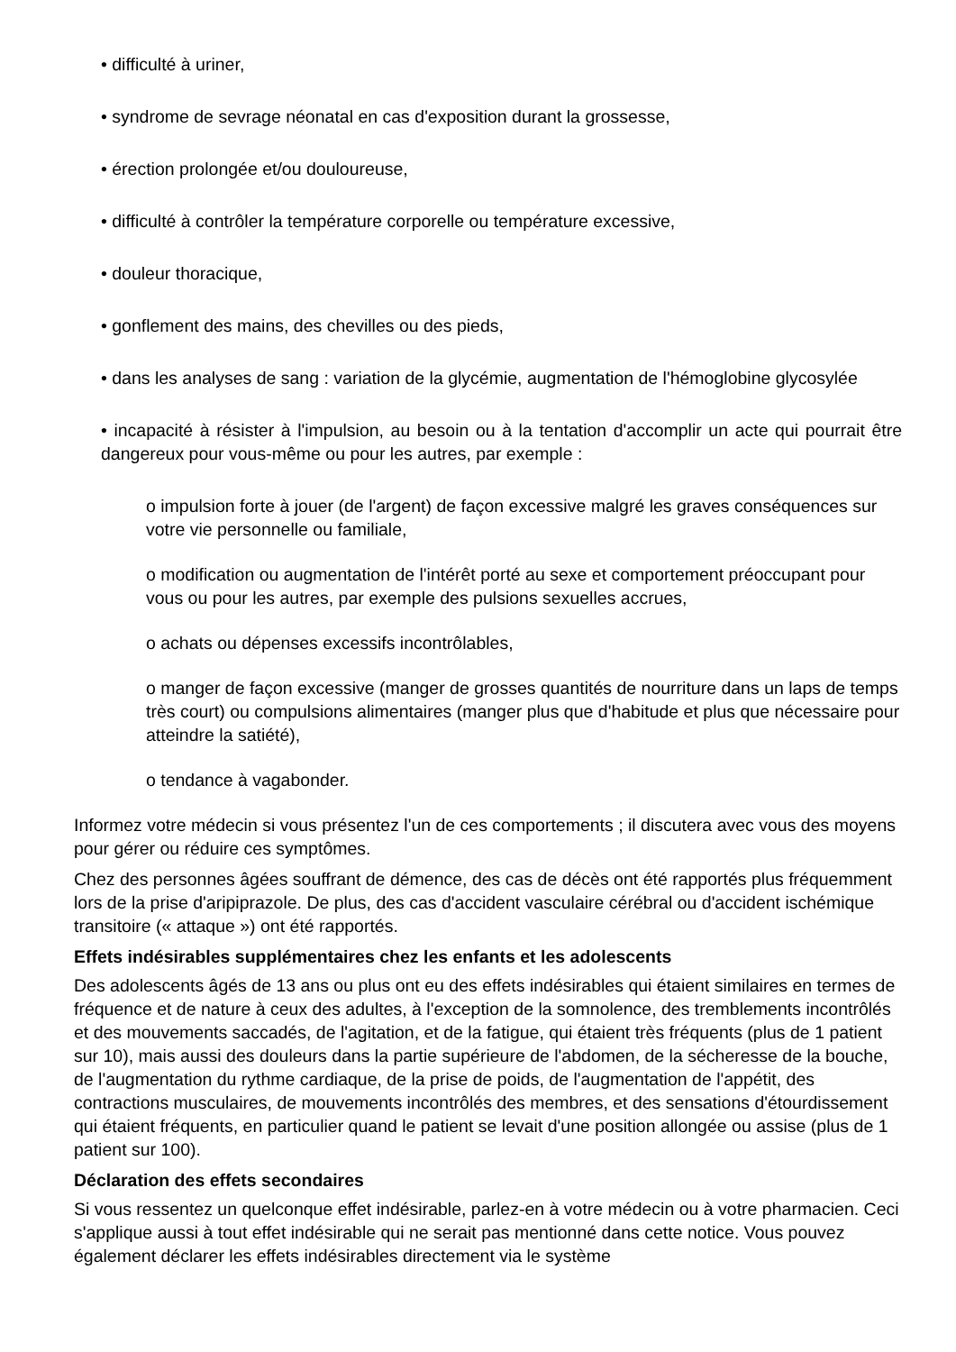• difficulté à uriner,
• syndrome de sevrage néonatal en cas d'exposition durant la grossesse,
• érection prolongée et/ou douloureuse,
• difficulté à contrôler la température corporelle ou température excessive,
• douleur thoracique,
• gonflement des mains, des chevilles ou des pieds,
• dans les analyses de sang : variation de la glycémie, augmentation de l'hémoglobine glycosylée
• incapacité à résister à l'impulsion, au besoin ou à la tentation d'accomplir un acte qui pourrait être dangereux pour vous-même ou pour les autres, par exemple :
o impulsion forte à jouer (de l'argent) de façon excessive malgré les graves conséquences sur votre vie personnelle ou familiale,
o modification ou augmentation de l'intérêt porté au sexe et comportement préoccupant pour vous ou pour les autres, par exemple des pulsions sexuelles accrues,
o achats ou dépenses excessifs incontrôlables,
o manger de façon excessive (manger de grosses quantités de nourriture dans un laps de temps très court) ou compulsions alimentaires (manger plus que d'habitude et plus que nécessaire pour atteindre la satiété),
o tendance à vagabonder.
Informez votre médecin si vous présentez l'un de ces comportements ; il discutera avec vous des moyens pour gérer ou réduire ces symptômes.
Chez des personnes âgées souffrant de démence, des cas de décès ont été rapportés plus fréquemment lors de la prise d'aripiprazole. De plus, des cas d'accident vasculaire cérébral ou d'accident ischémique transitoire (« attaque ») ont été rapportés.
Effets indésirables supplémentaires chez les enfants et les adolescents
Des adolescents âgés de 13 ans ou plus ont eu des effets indésirables qui étaient similaires en termes de fréquence et de nature à ceux des adultes, à l'exception de la somnolence, des tremblements incontrôlés et des mouvements saccadés, de l'agitation, et de la fatigue, qui étaient très fréquents (plus de 1 patient sur 10), mais aussi des douleurs dans la partie supérieure de l'abdomen, de la sécheresse de la bouche, de l'augmentation du rythme cardiaque, de la prise de poids, de l'augmentation de l'appétit, des contractions musculaires, de mouvements incontrôlés des membres, et des sensations d'étourdissement qui étaient fréquents, en particulier quand le patient se levait d'une position allongée ou assise (plus de 1 patient sur 100).
Déclaration des effets secondaires
Si vous ressentez un quelconque effet indésirable, parlez-en à votre médecin ou à votre pharmacien. Ceci s'applique aussi à tout effet indésirable qui ne serait pas mentionné dans cette notice. Vous pouvez également déclarer les effets indésirables directement via le système